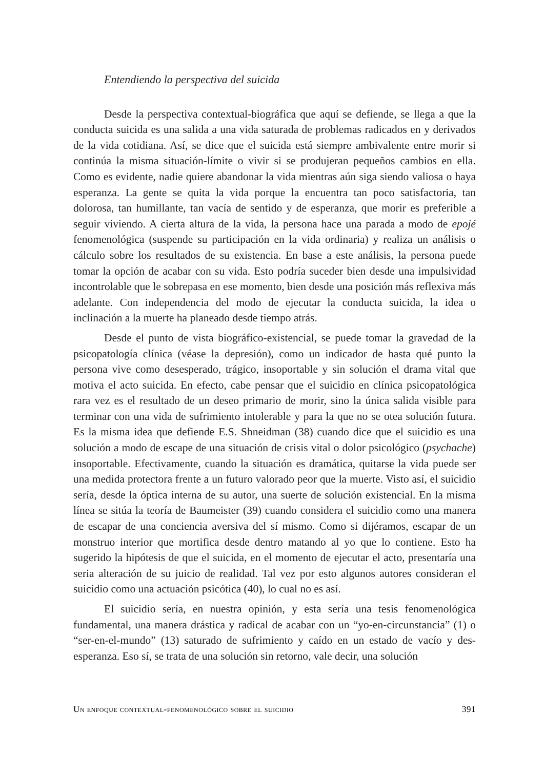Entendiendo la perspectiva del suicida
Desde la perspectiva contextual-biográfica que aquí se defiende, se llega a que la conducta suicida es una salida a una vida saturada de problemas radicados en y derivados de la vida cotidiana. Así, se dice que el suicida está siempre ambivalente entre morir si continúa la misma situación-límite o vivir si se produjeran pequeños cambios en ella. Como es evidente, nadie quiere abandonar la vida mientras aún siga siendo valiosa o haya esperanza. La gente se quita la vida porque la encuentra tan poco satisfactoria, tan dolorosa, tan humillante, tan vacía de sentido y de esperanza, que morir es preferible a seguir viviendo. A cierta altura de la vida, la persona hace una parada a modo de epojé fenomenológica (suspende su participación en la vida ordinaria) y realiza un análisis o cálculo sobre los resultados de su existencia. En base a este análisis, la persona puede tomar la opción de acabar con su vida. Esto podría suceder bien desde una impulsividad incontrolable que le sobrepasa en ese momento, bien desde una posición más reflexiva más adelante. Con independencia del modo de ejecutar la conducta suicida, la idea o inclinación a la muerte ha planeado desde tiempo atrás.
Desde el punto de vista biográfico-existencial, se puede tomar la gravedad de la psicopatología clínica (véase la depresión), como un indicador de hasta qué punto la persona vive como desesperado, trágico, insoportable y sin solución el drama vital que motiva el acto suicida. En efecto, cabe pensar que el suicidio en clínica psicopatológica rara vez es el resultado de un deseo primario de morir, sino la única salida visible para terminar con una vida de sufrimiento intolerable y para la que no se otea solución futura. Es la misma idea que defiende E.S. Shneidman (38) cuando dice que el suicidio es una solución a modo de escape de una situación de crisis vital o dolor psicológico (psychache) insoportable. Efectivamente, cuando la situación es dramática, quitarse la vida puede ser una medida protectora frente a un futuro valorado peor que la muerte. Visto así, el suicidio sería, desde la óptica interna de su autor, una suerte de solución existencial. En la misma línea se sitúa la teoría de Baumeister (39) cuando considera el suicidio como una manera de escapar de una conciencia aversiva del sí mismo. Como si dijéramos, escapar de un monstruo interior que mortifica desde dentro matando al yo que lo contiene. Esto ha sugerido la hipótesis de que el suicida, en el momento de ejecutar el acto, presentaría una seria alteración de su juicio de realidad. Tal vez por esto algunos autores consideran el suicidio como una actuación psicótica (40), lo cual no es así.
El suicidio sería, en nuestra opinión, y esta sería una tesis fenomenológica fundamental, una manera drástica y radical de acabar con un “yo-en-circunstancia” (1) o “ser-en-el-mundo” (13) saturado de sufrimiento y caído en un estado de vacío y des-esperanza. Eso sí, se trata de una solución sin retorno, vale decir, una solución
Un enfoque contextual-fenomenológico sobre el suicidio 391